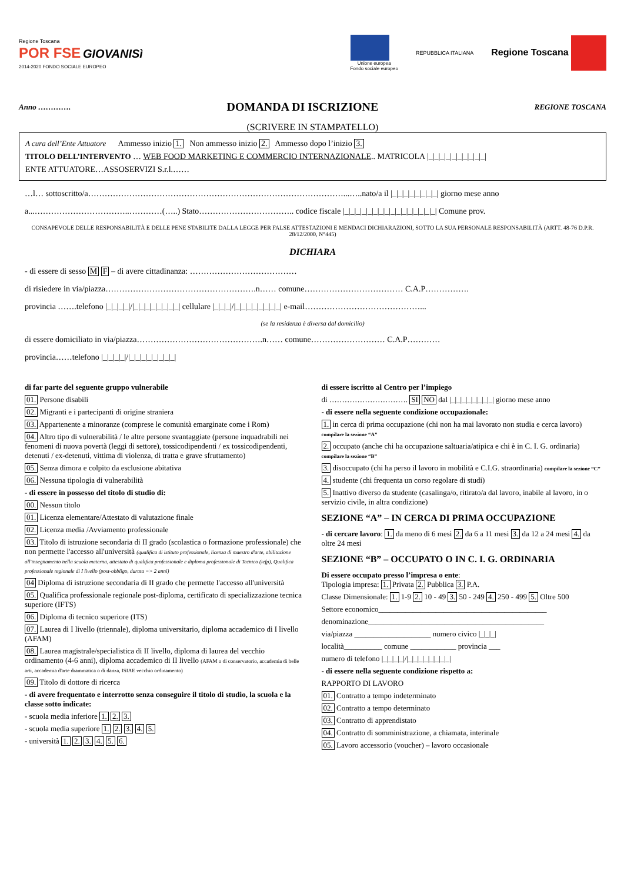Regione Toscana
POR FSE GIOVANISì
2014-2020 FONDO SOCIALE EUROPEO
Unione europea
Fondo sociale europeo
REPUBBLICA ITALIANA
Regione Toscana
Anno …………. DOMANDA DI ISCRIZIONE REGIONE TOSCANA
(SCRIVERE IN STAMPATELLO)
A cura dell’Ente Attuatore Ammesso inizio 1. Non ammesso inizio 2. Ammesso dopo l’inizio 3.
TITOLO DELL’INTERVENTO … WEB FOOD MARKETING E COMMERCIO INTERNAZIONALE.. MATRICOLA |_|_|_|_|_|_|_|_|_|_|
ENTE ATTUATORE…ASSOSERVIZI S.r.l.……
…l… sottoscritto/a…………………………………………………………………………………...…..nato/a il |_|_|_|_|_|_|_|_| giorno mese anno
a...……………………………..…………(…..) Stato…………………………….. codice fiscale |_|_|_|_|_|_|_|_|_|_|_|_|_|_|_|_| Comune prov.
CONSAPEVOLE DELLE RESPONSABILITÀ E DELLE PENE STABILITE DALLA LEGGE PER FALSE ATTESTAZIONI E MENDACI DICHIARAZIONI, SOTTO LA SUA PERSONALE RESPONSABILITÀ (ARTT. 48-76 D.P.R. 28/12/2000, N°445)
DICHIARA
- di essere di sesso M F – di avere cittadinanza: …………………………………
di risiedere in via/piazza……………………………………………….n…… comune……………………………… C.A.P…………….
provincia …….telefono |_|_|_|_|/|_|_|_|_|_|_|_|_| cellulare |_|_|_|/|_|_|_|_|_|_|_|_| e-mail……………………………………...
(se la residenza è diversa dal domicilio)
di essere domiciliato in via/piazza……………………………………….n…… comune……………………… C.A.P…………
provincia……telefono |_|_|_|_|/|_|_|_|_|_|_|_|_|
di far parte del seguente gruppo vulnerabile
01. Persone disabili
02. Migranti e i partecipanti di origine straniera
03. Appartenente a minoranze (comprese le comunità emarginate come i Rom)
04. Altro tipo di vulnerabilità / le altre persone svantaggiate (persone inquadrabili nei fenomeni di nuova povertà (leggi di settore), tossicodipendenti / ex tossicodipendenti, detenuti / ex-detenuti, vittima di violenza, di tratta e grave sfruttamento)
05. Senza dimora e colpito da esclusione abitativa
06. Nessuna tipologia di vulnerabilità
- di essere in possesso del titolo di studio di:
00. Nessun titolo
01. Licenza elementare/Attestato di valutazione finale
02. Licenza media /Avviamento professionale
03. Titolo di istruzione secondaria di II grado (scolastica o formazione professionale) che non permette l'accesso all'università (qualifica di istituto professionale, licenza di maestro d'arte, abilitazione all'insegnamento nella scuola materna, attestato di qualifica professionale e diploma professionale di Tecnico (iefp), Qualifica professionale regionale di I livello (post-obbligo, durata => 2 anni)
04 Diploma di istruzione secondaria di II grado che permette l'accesso all'università
05. Qualifica professionale regionale post-diploma, certificato di specializzazione tecnica superiore (IFTS)
06. Diploma di tecnico superiore (ITS)
07. Laurea di I livello (triennale), diploma universitario, diploma accademico di I livello (AFAM)
08. Laurea magistrale/specialistica di II livello, diploma di laurea del vecchio ordinamento (4-6 anni), diploma accademico di II livello (AFAM o di conservatorio, accademia di belle arti, accademia d'arte drammatica o di danza, ISIAE vecchio ordinamento)
09. Titolo di dottore di ricerca
- di avere frequentato e interrotto senza conseguire il titolo di studio, la scuola e la classe sotto indicate:
- scuola media inferiore 1. 2. 3.
- scuola media superiore 1. 2. 3. 4. 5.
- università 1. 2. 3. 4. 5. 6.
di essere iscritto al Centro per l’impiego
di …………………………. SI NO dal |_|_|_|_|_|_|_|_| giorno mese anno
- di essere nella seguente condizione occupazionale:
1. in cerca di prima occupazione (chi non ha mai lavorato non studia e cerca lavoro) compilare la sezione “A”
2. occupato (anche chi ha occupazione saltuaria/atipica e chi è in C. I. G. ordinaria) compilare la sezione “B”
3. disoccupato (chi ha perso il lavoro in mobilità e C.I.G. straordinaria) compilare la sezione “C”
4. studente (chi frequenta un corso regolare di studi)
5. Inattivo diverso da studente (casalinga/o, ritirato/a dal lavoro, inabile al lavoro, in o servizio civile, in altra condizione)
SEZIONE “A” – IN CERCA DI PRIMA OCCUPAZIONE
- di cercare lavoro: 1. da meno di 6 mesi 2. da 6 a 11 mesi 3. da 12 a 24 mesi 4. da oltre 24 mesi
SEZIONE “B” – OCCUPATO O IN C. I. G. ORDINARIA
Di essere occupato presso l’impresa o ente:
Tipologia impresa: 1. Privata 2. Pubblica 3. P.A.
Classe Dimensionale: 1. 1-9 2. 10 - 49 3. 50 - 249 4. 250 - 499 5. Oltre 500
Settore economico____________________________________________
denominazione______________________________________________
via/piazza ____________________ numero civico |_|_|_|
località__________ comune ____________ provincia ___
numero di telefono |_|_|_|_|/|_|_|_|_|_|_|_|_|
- di essere nella seguente condizione rispetto a:
RAPPORTO DI LAVORO
01. Contratto a tempo indeterminato
02. Contratto a tempo determinato
03. Contratto di apprendistato
04. Contratto di somministrazione, a chiamata, interinale
05. Lavoro accessorio (voucher) – lavoro occasionale